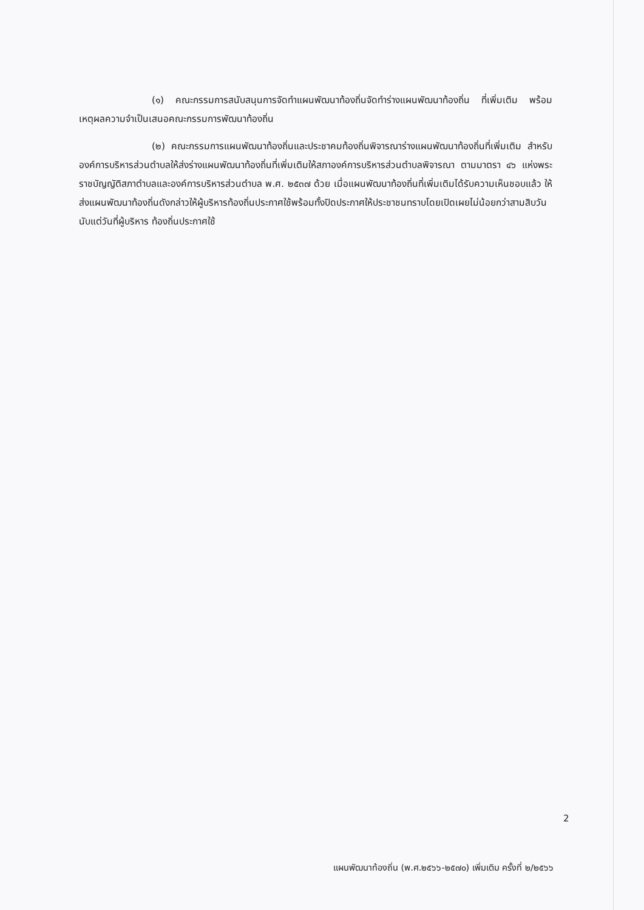(๑) คณะกรรมการสนับสนุนการจัดทำแผนพัฒนาท้องถิ่นจัดทำร่างแผนพัฒนาท้องถิ่น ที่เพิ่มเติม พร้อม เหตุผลความจำเป็นเสนอคณะกรรมการพัฒนาท้องถิ่น
(๒) คณะกรรมการแผนพัฒนาท้องถิ่นและประชาคมท้องถิ่นพิจารณาร่างแผนพัฒนาท้องถิ่นที่เพิ่มเติม สำหรับองค์การบริหารส่วนตำบลให้ส่งร่างแผนพัฒนาท้องถิ่นที่เพิ่มเติมให้สภาองค์การบริหารส่วนตำบลพิจารณา ตามมาตรา ๔๖ แห่งพระราชบัญญัติสภาตำบลและองค์การบริหารส่วนตำบล พ.ศ. ๒๕๓๗ ด้วย เมื่อแผนพัฒนาท้องถิ่นที่เพิ่มเติมได้รับความเห็นชอบแล้ว ให้ส่งแผนพัฒนาท้องถิ่นดังกล่าวให้ผู้บริหารท้องถิ่นประกาศใช้พร้อมทั้งปิดประกาศให้ประชาชนทราบโดยเปิดเผยไม่น้อยกว่าสามสิบวันนับแต่วันที่ผู้บริหาร ท้องถิ่นประกาศใช้
2
แผนพัฒนาท้องถิ่น (พ.ศ.๒๕๖๖-๒๕๗๐) เพิ่มเติม ครั้งที่ ๒/๒๕๖๖